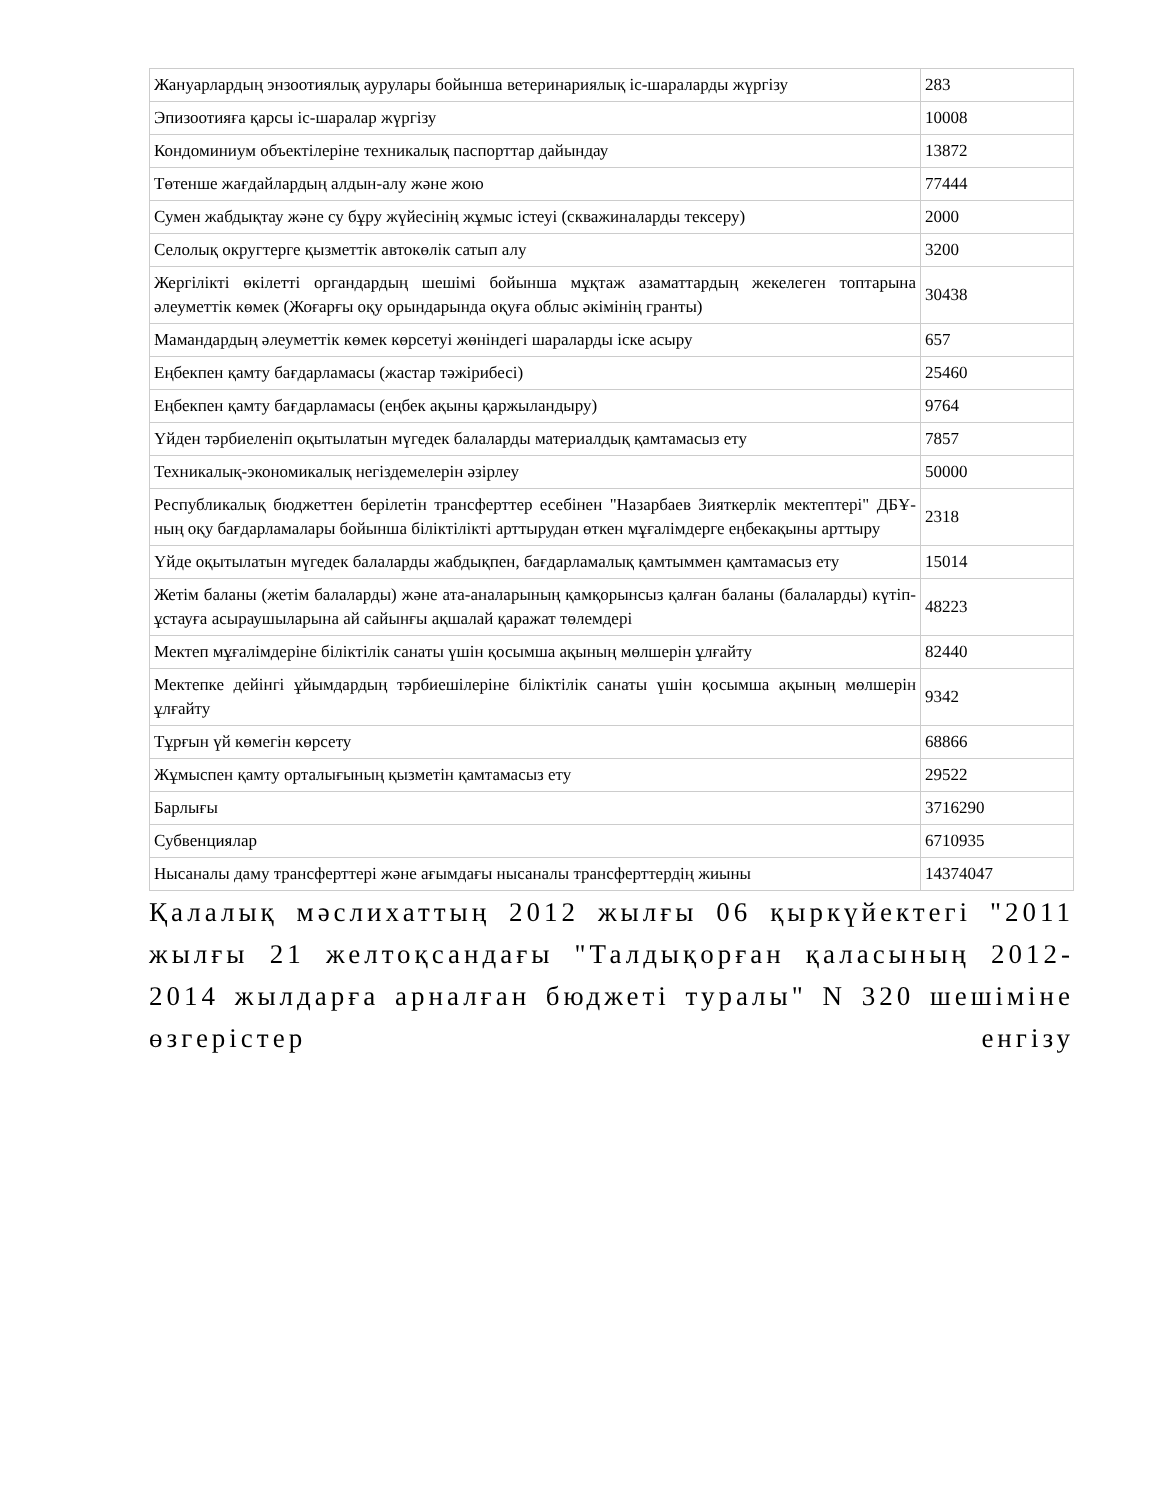| Жануарлардың энзоотиялық аурулары бойынша ветеринариялық іс-шараларды жүргізу | 283 |
| Эпизоотияға қарсы іс-шаралар жүргізу | 10008 |
| Кондоминиум объектілеріне техникалық паспорттар дайындау | 13872 |
| Төтенше жағдайлардың алдын-алу және жою | 77444 |
| Сумен жабдықтау және су бұру жүйесінің жұмыс істеуі (скважиналарды тексеру) | 2000 |
| Селолық округтерге қызметтік автокөлік сатып алу | 3200 |
| Жергілікті өкілетті органдардың шешімі бойынша мұқтаж азаматтардың жекелеген топтарына әлеуметтік көмек (Жоғарғы оқу орындарында оқуға облыс әкімінің гранты) | 30438 |
| Мамандардың әлеуметтік көмек көрсетуі жөніндегі шараларды іске асыру | 657 |
| Еңбекпен қамту бағдарламасы (жастар тәжірибесі) | 25460 |
| Еңбекпен қамту бағдарламасы (еңбек ақыны қаржыландыру) | 9764 |
| Үйден тәрбиеленіп оқытылатын мүгедек балаларды материалдық қамтамасыз ету | 7857 |
| Техникалық-экономикалық негіздемелерін әзірлеу | 50000 |
| Республикалық бюджеттен берілетін трансферттер есебінен "Назарбаев Зияткерлік мектептері" ДБҰ-ның оқу бағдарламалары бойынша біліктілікті арттырудан өткен мұғалімдерге еңбекақыны арттыру | 2318 |
| Үйде оқытылатын мүгедек балаларды жабдықпен, бағдарламалық қамтыммен қамтамасыз ету | 15014 |
| Жетім баланы (жетім балаларды) және ата-аналарының қамқорынсыз қалған баланы (балаларды) күтіп-ұстауға асыраушыларына ай сайынғы ақшалай қаражат төлемдері | 48223 |
| Мектеп мұғалімдеріне біліктілік санаты үшін қосымша ақының мөлшерін ұлғайту | 82440 |
| Мектепке дейінгі ұйымдардың тәрбиешілеріне біліктілік санаты үшін қосымша ақының мөлшерін ұлғайту | 9342 |
| Тұрғын үй көмегін көрсету | 68866 |
| Жұмыспен қамту орталығының қызметін қамтамасыз ету | 29522 |
| Барлығы | 3716290 |
| Субвенциялар | 6710935 |
| Нысаналы даму трансферттері және ағымдағы нысаналы трансферттердің жиыны | 14374047 |
Қалалық мәслихаттың 2012 жылғы 06 қыркүйектегі "2011 жылғы 21 желтоқсандағы "Талдықорған қаласының 2012-2014 жылдарға арналған бюджеті туралы" N 320 шешіміне өзгерістер енгізу